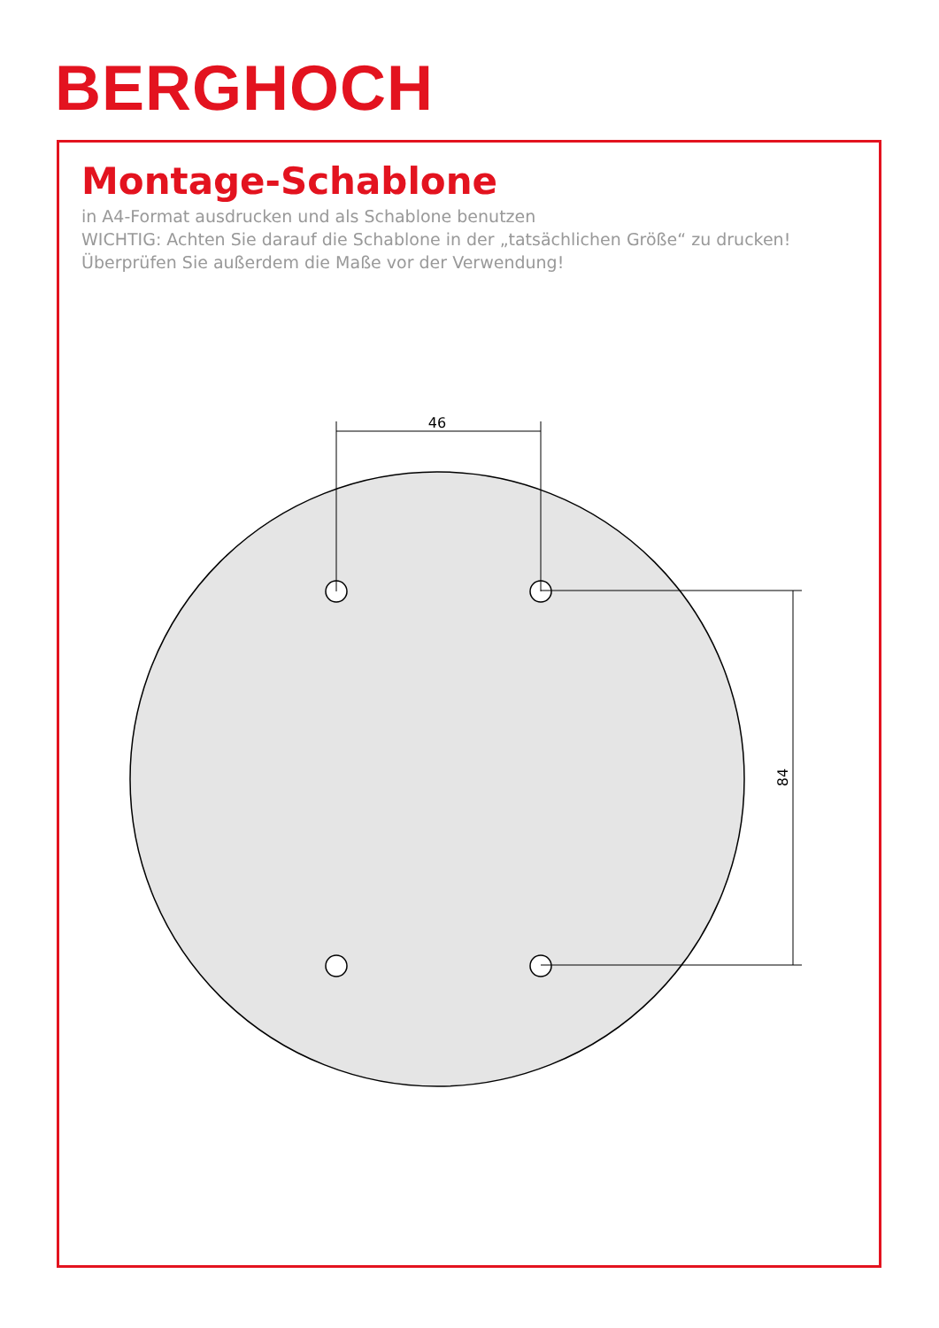BERGHOCH
46
84
Montage-Schablone
in A4-Format ausdrucken und als Schablone benutzen
WICHTIG: Achten Sie darauf die Schablone in der „tatsächlichen Größe“ zu drucken!
Überprüfen Sie außerdem die Maße vor der Verwendung!